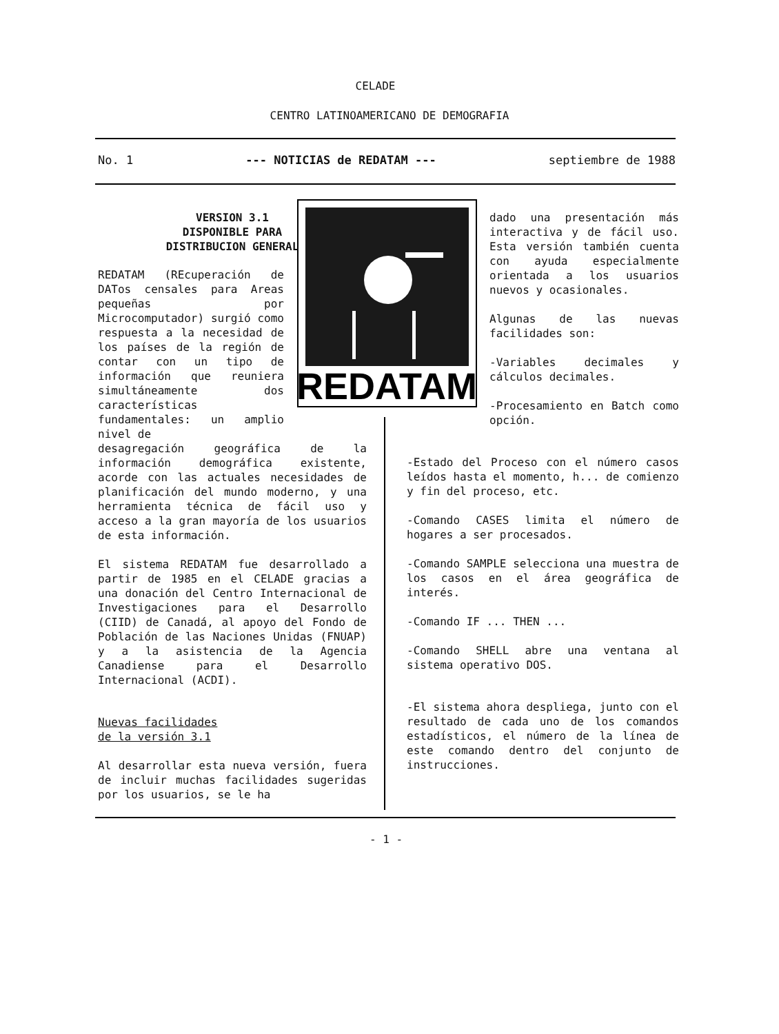CELADE
CENTRO LATINOAMERICANO DE DEMOGRAFIA
No. 1 --- NOTICIAS de REDATAM --- septiembre de 1988
REDATAM
VERSION 3.1
DISPONIBLE PARA
DISTRIBUCION GENERAL
REDATAM (REcuperación de DATos censales para Areas pequeñas por Microcomputador) surgió como respuesta a la necesidad de los países de la región de contar con un tipo de información que reuniera simultáneamente dos características fundamentales: un amplio nivel de
desagregación geográfica de la información demográfica existente, acorde con las actuales necesidades de planificación del mundo moderno, y una herramienta técnica de fácil uso y acceso a la gran mayoría de los usuarios de esta información.
El sistema REDATAM fue desarrollado a partir de 1985 en el CELADE gracias a una donación del Centro Internacional de Investigaciones para el Desarrollo (CIID) de Canadá, al apoyo del Fondo de Población de las Naciones Unidas (FNUAP) y a la asistencia de la Agencia Canadiense para el Desarrollo Internacional (ACDI).
Nuevas facilidades
de la versión 3.1
Al desarrollar esta nueva versión, fuera de incluir muchas facilidades sugeridas por los usuarios, se le ha
dado una presentación más interactiva y de fácil uso. Esta versión también cuenta con ayuda especialmente orientada a los usuarios nuevos y ocasionales.
Algunas de las nuevas facilidades son:
-Variables decimales y cálculos decimales.
-Procesamiento en Batch como opción.
-Estado del Proceso con el número casos leídos hasta el momento, h... de comienzo y fin del proceso, etc.
-Comando CASES limita el número de hogares a ser procesados.
-Comando SAMPLE selecciona una muestra de los casos en el área geográfica de interés.
-Comando IF ... THEN ...
-Comando SHELL abre una ventana al sistema operativo DOS.
-El sistema ahora despliega, junto con el resultado de cada uno de los comandos estadísticos, el número de la línea de este comando dentro del conjunto de instrucciones.
- 1 -